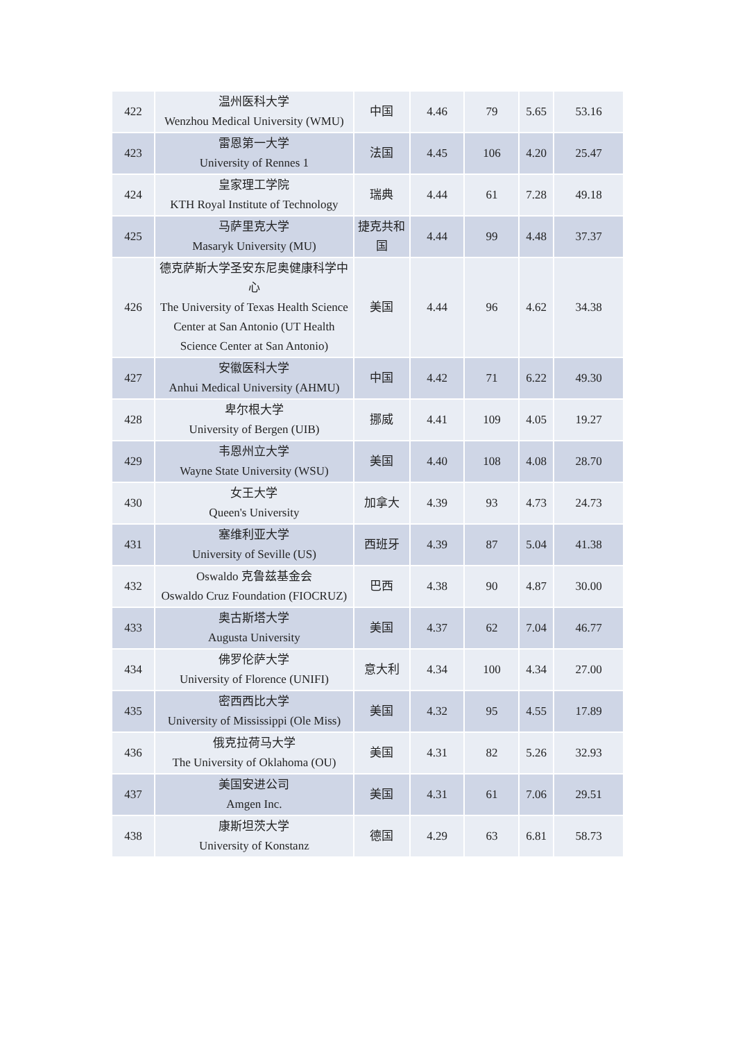| 422 | 温州医科大学 Wenzhou Medical University (WMU) | 中国 | 4.46 | 79 | 5.65 | 53.16 |
| 423 | 雷恩第一大学 University of Rennes 1 | 法国 | 4.45 | 106 | 4.20 | 25.47 |
| 424 | 皇家理工学院 KTH Royal Institute of Technology | 瑞典 | 4.44 | 61 | 7.28 | 49.18 |
| 425 | 马萨里克大学 Masaryk University (MU) | 捷克共和国 | 4.44 | 99 | 4.48 | 37.37 |
| 426 | 德克萨斯大学圣安东尼奥健康科学中心 The University of Texas Health Science Center at San Antonio (UT Health Science Center at San Antonio) | 美国 | 4.44 | 96 | 4.62 | 34.38 |
| 427 | 安徽医科大学 Anhui Medical University (AHMU) | 中国 | 4.42 | 71 | 6.22 | 49.30 |
| 428 | 卑尔根大学 University of Bergen (UIB) | 挪威 | 4.41 | 109 | 4.05 | 19.27 |
| 429 | 韦恩州立大学 Wayne State University (WSU) | 美国 | 4.40 | 108 | 4.08 | 28.70 |
| 430 | 女王大学 Queen's University | 加拿大 | 4.39 | 93 | 4.73 | 24.73 |
| 431 | 塞维利亚大学 University of Seville (US) | 西班牙 | 4.39 | 87 | 5.04 | 41.38 |
| 432 | Oswaldo 克鲁兹基金会 Oswaldo Cruz Foundation (FIOCRUZ) | 巴西 | 4.38 | 90 | 4.87 | 30.00 |
| 433 | 奥古斯塔大学 Augusta University | 美国 | 4.37 | 62 | 7.04 | 46.77 |
| 434 | 佛罗伦萨大学 University of Florence (UNIFI) | 意大利 | 4.34 | 100 | 4.34 | 27.00 |
| 435 | 密西西比大学 University of Mississippi (Ole Miss) | 美国 | 4.32 | 95 | 4.55 | 17.89 |
| 436 | 俄克拉荷马大学 The University of Oklahoma (OU) | 美国 | 4.31 | 82 | 5.26 | 32.93 |
| 437 | 美国安进公司 Amgen Inc. | 美国 | 4.31 | 61 | 7.06 | 29.51 |
| 438 | 康斯坦茨大学 University of Konstanz | 德国 | 4.29 | 63 | 6.81 | 58.73 |